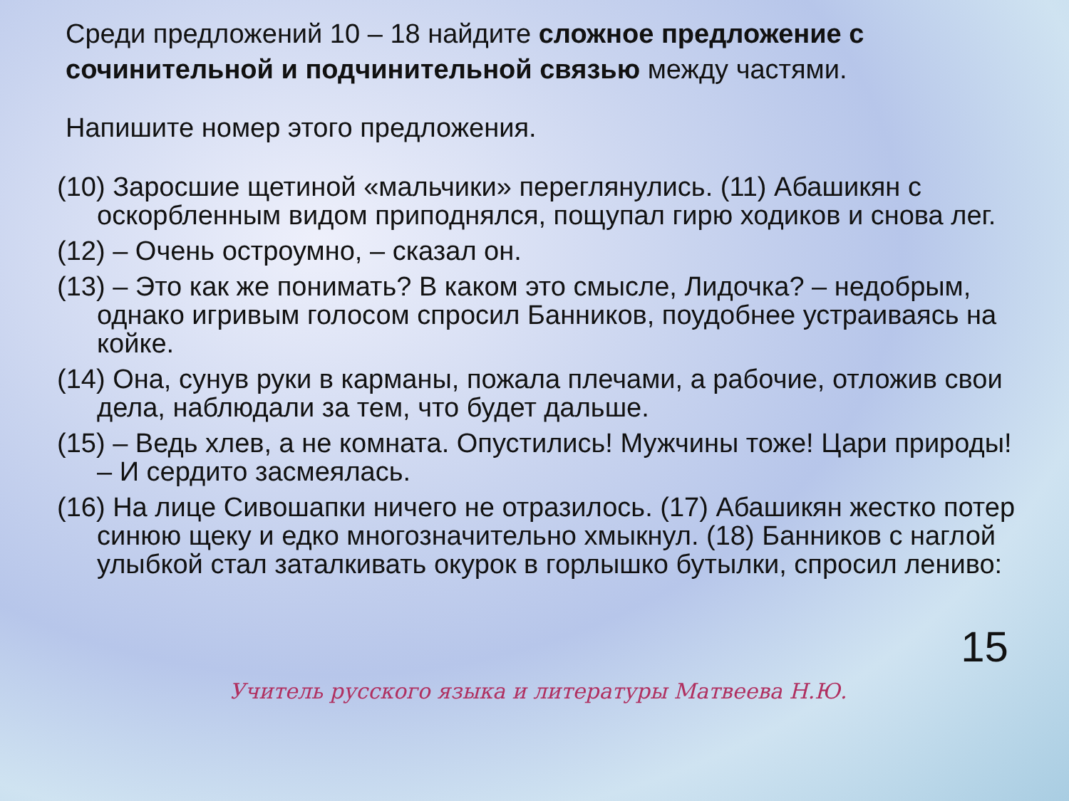Среди предложений 10 – 18 найдите сложное предложение с сочинительной и подчинительной связью между частями.
Напишите номер этого предложения.
(10) Заросшие щетиной «мальчики» переглянулись. (11) Абашикян с оскорбленным видом приподнялся, пощупал гирю ходиков и снова лег.
(12) – Очень остроумно, – сказал он.
(13) – Это как же понимать? В каком это смысле, Лидочка? – недобрым, однако игривым голосом спросил Банников, поудобнее устраиваясь на койке.
(14) Она, сунув руки в карманы, пожала плечами, а рабочие, отложив свои дела, наблюдали за тем, что будет дальше.
(15) – Ведь хлев, а не комната. Опустились! Мужчины тоже! Цари природы! – И сердито засмеялась.
(16) На лице Сивошапки ничего не отразилось. (17) Абашикян жестко потер синюю щеку и едко многозначительно хмыкнул. (18) Банников с наглой улыбкой стал заталкивать окурок в горлышко бутылки, спросил лениво:
15
Учитель русского языка и литературы Матвеева Н.Ю.